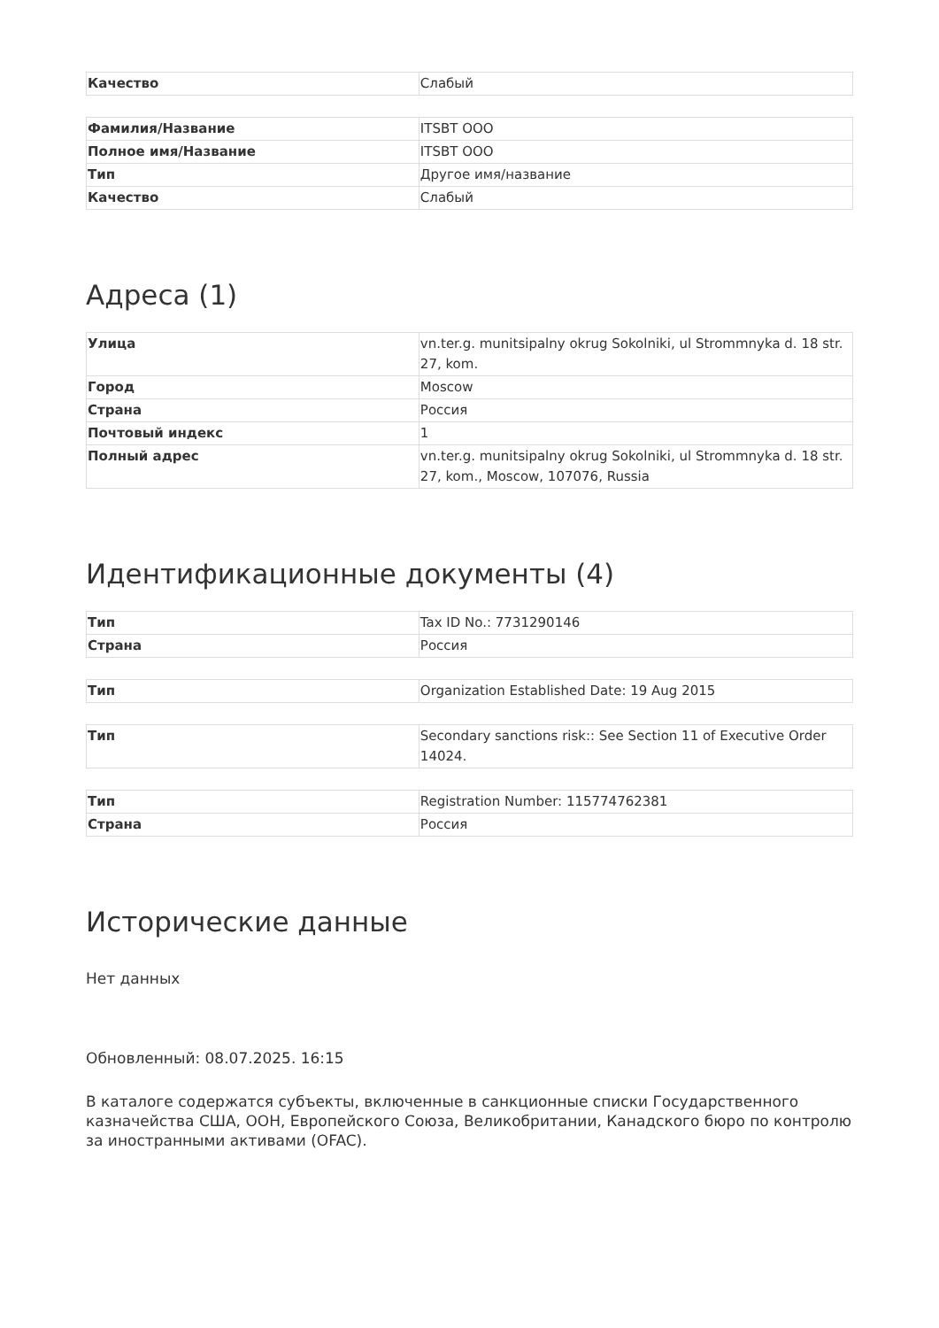| Качество | Слабый |
| Фамилия/Название | ITSBT OOO |
| Полное имя/Название | ITSBT OOO |
| Тип | Другое имя/название |
| Качество | Слабый |
Адреса (1)
| Улица | vn.ter.g. munitsipalny okrug Sokolniki, ul Strommnyka d. 18 str. 27, kom. |
| Город | Moscow |
| Страна | Россия |
| Почтовый индекс | 1 |
| Полный адрес | vn.ter.g. munitsipalny okrug Sokolniki, ul Strommnyka d. 18 str. 27, kom., Moscow, 107076, Russia |
Идентификационные документы (4)
| Тип | Tax ID No.: 7731290146 |
| Страна | Россия |
| Тип | Organization Established Date: 19 Aug 2015 |
| Тип | Secondary sanctions risk:: See Section 11 of Executive Order 14024. |
| Тип | Registration Number: 115774762381 |
| Страна | Россия |
Исторические данные
Нет данных
Обновленный: 08.07.2025. 16:15
В каталоге содержатся субъекты, включенные в санкционные списки Государственного казначейства США, ООН, Европейского Союза, Великобритании, Канадского бюро по контролю за иностранными активами (OFAC).